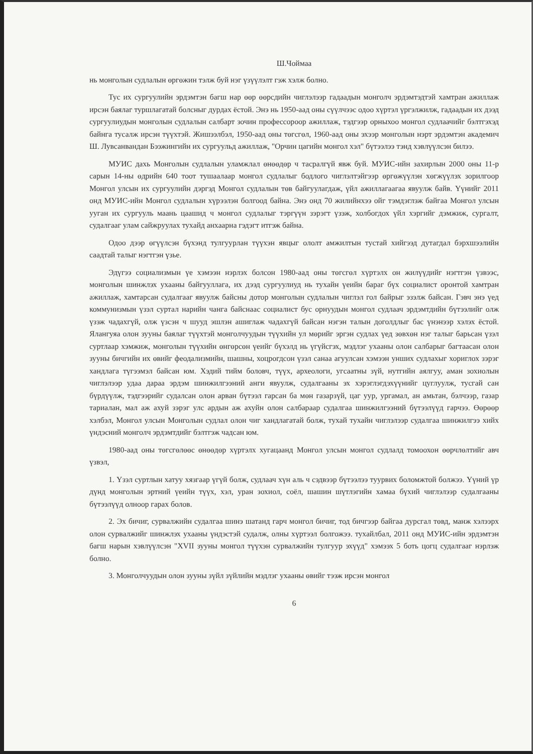Ш.Чоймаа
нь монголын судлалын өргөжин тэлж буй нэг үзүүлэлт гэж хэлж болно.
Тус их сургуулийн эрдэмтэн багш нар өөр өөрсдийн чиглэлээр гадаадын монголч эрдэмтэдтэй хамтран ажиллаж ирсэн баялаг туршлагатай болсныг дурдах ёстой. Энэ нь 1950-аад оны сүүлчээс одоо хүртэл үргэлжилж, гадаадын их дээд сургуулиудын монголын судлалын салбарт зочин профессороор ажиллаж, тэдгээр орныхоо монгол судлаачийг бэлтгэхэд байнга тусалж ирсэн түүхтэй. Жишээлбэл, 1950-аад оны төгсгөл, 1960-аад оны эхээр монголын нэрт эрдэмтэн академич Ш. Лувсанвандан Бээжингийн их сургуульд ажиллаж, "Орчин цагийн монгол хэл" бүтээлээ тэнд хэвлүүлсэн билээ.
МУИС дахь Монголын судлалын уламжлал өнөөдөр ч тасралгүй явж буй. МУИС-ийн захирлын 2000 оны 11-р сарын 14-ны өдрийн 640 тоот тушаалаар монгол судлалыг бодлого чиглэлтэйгээр өргөжүүлэн хөгжүүлэх зорилгоор Монгол улсын их сургуулийн дэргэд Монгол судлалын төв байгуулагдаж, үйл ажиллагаагаа явуулж байв. Үүнийг 2011 онд МУИС-ийн Монгол судлалын хүрээлэн болгоод байна. Энэ онд 70 жилийнхээ ойг тэмдэглэж байгаа Монгол улсын ууган их сургууль маань цаашид ч монгол судлалыг тэргүүн зэрэгт үзэж, холбогдох үйл хэргийг дэмжиж, сургалт, судалгааг улам сайжруулах тухайд анхаарна гэдэгт итгэж байна.
Одоо дээр өгүүлсэн бүхэнд тулгуурлан түүхэн явцыг ололт амжилтын тустай хийгээд дутагдал бэрхшээлийн саадтай талыг нэгтгэн үзье.
Эдүгээ социализмын үе хэмээн нэрлэх болсон 1980-аад оны төгсгөл хүртэлх он жилүүдийг нэгтгэн үзвээс, монголын шинжлэх ухааны байгууллага, их дээд сургуулиуд нь тухайн үеийн бараг бүх социалист оронтой хамтран ажиллаж, хамтарсан судалгааг явуулж байсны дотор монголын судлалын чиглэл гол байрыг эзэлж байсан. Гэвч энэ үед коммунизмын үзэл суртал нарийн чанга байснаас социалист бус орнуудын монгол судлаач эрдэмтдийн бүтээлийг олж үзэж чадахгүй, олж үзсэн ч шууд эшлэн ашиглаж чадахгүй байсан нэгэн талын доголдлыг бас үнэнээр хэлэх ёстой. Ялангуяа олон зууны баялаг түүхтэй монголчуудын түүхийн ул мөрийг эргэн судлах үед зөвхөн нэг талыг барьсан үзэл суртлаар хэмжиж, монголын түүхийн өнгөрсөн үеийг бүхэлд нь үгүйсгэх, мэдлэг ухааны олон салбарыг багтаасан олон зууны бичгийн их өвийг феодализмийн, шашны, хоцрогдсон үзэл санаа агуулсан хэмээн унших судлахыг хориглох зэрэг хандлага түгээмэл байсан юм. Хэдий тийм боловч, түүх, археологи, угсаатны зүй, нутгийн аялгуу, аман зохиолын чиглэлээр удаа дараа эрдэм шинжилгээний анги явуулж, судалгааны эх хэрэглэгдэхүүнийг цуглуулж, тусгай сан бүрдүүлж, тэдгээрийг судалсан олон арван бүтээл гарсан ба мөн газарзүй, цаг уур, ургамал, ан амьтан, бэлчээр, газар тариалан, мал аж ахуй зэрэг улс ардын аж ахуйн олон салбараар судалгаа шинжилгээний бүтээлүүд гарчээ. Өөрөөр хэлбэл, Монгол улсын Монголын судлал олон чиг хандлагатай болж, тухай тухайн чиглэлээр судалгаа шинжилгээ хийх үндэсний монголч эрдэмтдийг бэлтгэж чадсан юм.
1980-аад оны төгсгөлөөс өнөөдөр хүртэлх хугацаанд Монгол улсын монгол судлалд томоохон өөрчлөлтийг авч үзвэл,
1. Үзэл суртлын хатуу хязгаар үгүй болж, судлаач хүн аль ч сэдвээр бүтээлээ туурвих боломжтой болжээ. Үүний үр дүнд монголын эртний үеийн түүх, хэл, уран зохиол, соёл, шашин шүтлэгийн хамаа бүхий чиглэлээр судалгааны бүтээлүүд олноор гарах болов.
2. Эх бичиг, сурвалжийн судалгаа шинэ шатанд гарч монгол бичиг, тод бичгээр байгаа дурсгал төвд, манж хэлээрх олон сурвалжийг шинжлэх ухааны үндэстэй судалж, олны хүртээл болгожээ. тухайлбал, 2011 онд МУИС-ийн эрдэмтэн багш нарын хэвлүүлсэн "XVII зууны монгол түүхэн сурвалжийн тулгуур эхүүд" хэмээх 5 боть цогц судалгааг нэрлэж болно.
3. Монголчуудын олон зууны зүйл зүйлийн мэдлэг ухааны өвийг тээж ирсэн монгол
6